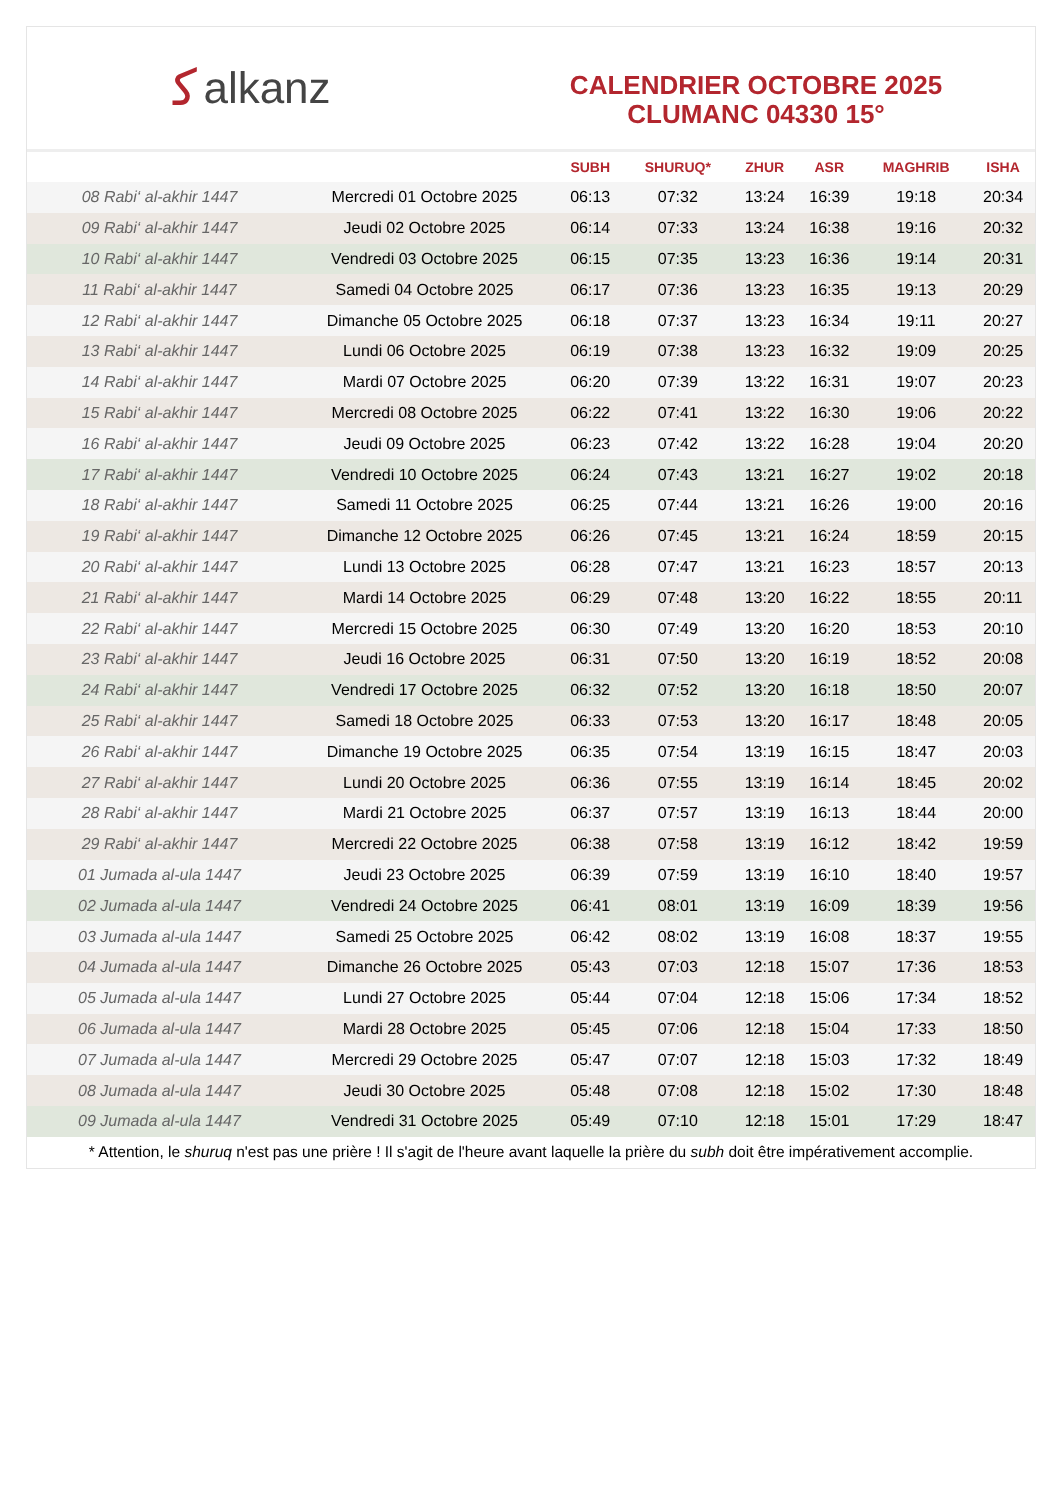ﻛalkanz
CALENDRIER OCTOBRE 2025
CLUMANC 04330 15°
| | | SUBH | SHURUQ* | ZHUR | ASR | MAGHRIB | ISHA |
| --- | --- | --- | --- | --- | --- | --- | --- |
| 08 Rabi‘ al-akhir 1447 | Mercredi 01 Octobre 2025 | 06:13 | 07:32 | 13:24 | 16:39 | 19:18 | 20:34 |
| 09 Rabi‘ al-akhir 1447 | Jeudi 02 Octobre 2025 | 06:14 | 07:33 | 13:24 | 16:38 | 19:16 | 20:32 |
| 10 Rabi‘ al-akhir 1447 | Vendredi 03 Octobre 2025 | 06:15 | 07:35 | 13:23 | 16:36 | 19:14 | 20:31 |
| 11 Rabi‘ al-akhir 1447 | Samedi 04 Octobre 2025 | 06:17 | 07:36 | 13:23 | 16:35 | 19:13 | 20:29 |
| 12 Rabi‘ al-akhir 1447 | Dimanche 05 Octobre 2025 | 06:18 | 07:37 | 13:23 | 16:34 | 19:11 | 20:27 |
| 13 Rabi‘ al-akhir 1447 | Lundi 06 Octobre 2025 | 06:19 | 07:38 | 13:23 | 16:32 | 19:09 | 20:25 |
| 14 Rabi‘ al-akhir 1447 | Mardi 07 Octobre 2025 | 06:20 | 07:39 | 13:22 | 16:31 | 19:07 | 20:23 |
| 15 Rabi‘ al-akhir 1447 | Mercredi 08 Octobre 2025 | 06:22 | 07:41 | 13:22 | 16:30 | 19:06 | 20:22 |
| 16 Rabi‘ al-akhir 1447 | Jeudi 09 Octobre 2025 | 06:23 | 07:42 | 13:22 | 16:28 | 19:04 | 20:20 |
| 17 Rabi‘ al-akhir 1447 | Vendredi 10 Octobre 2025 | 06:24 | 07:43 | 13:21 | 16:27 | 19:02 | 20:18 |
| 18 Rabi‘ al-akhir 1447 | Samedi 11 Octobre 2025 | 06:25 | 07:44 | 13:21 | 16:26 | 19:00 | 20:16 |
| 19 Rabi‘ al-akhir 1447 | Dimanche 12 Octobre 2025 | 06:26 | 07:45 | 13:21 | 16:24 | 18:59 | 20:15 |
| 20 Rabi‘ al-akhir 1447 | Lundi 13 Octobre 2025 | 06:28 | 07:47 | 13:21 | 16:23 | 18:57 | 20:13 |
| 21 Rabi‘ al-akhir 1447 | Mardi 14 Octobre 2025 | 06:29 | 07:48 | 13:20 | 16:22 | 18:55 | 20:11 |
| 22 Rabi‘ al-akhir 1447 | Mercredi 15 Octobre 2025 | 06:30 | 07:49 | 13:20 | 16:20 | 18:53 | 20:10 |
| 23 Rabi‘ al-akhir 1447 | Jeudi 16 Octobre 2025 | 06:31 | 07:50 | 13:20 | 16:19 | 18:52 | 20:08 |
| 24 Rabi‘ al-akhir 1447 | Vendredi 17 Octobre 2025 | 06:32 | 07:52 | 13:20 | 16:18 | 18:50 | 20:07 |
| 25 Rabi‘ al-akhir 1447 | Samedi 18 Octobre 2025 | 06:33 | 07:53 | 13:20 | 16:17 | 18:48 | 20:05 |
| 26 Rabi‘ al-akhir 1447 | Dimanche 19 Octobre 2025 | 06:35 | 07:54 | 13:19 | 16:15 | 18:47 | 20:03 |
| 27 Rabi‘ al-akhir 1447 | Lundi 20 Octobre 2025 | 06:36 | 07:55 | 13:19 | 16:14 | 18:45 | 20:02 |
| 28 Rabi‘ al-akhir 1447 | Mardi 21 Octobre 2025 | 06:37 | 07:57 | 13:19 | 16:13 | 18:44 | 20:00 |
| 29 Rabi‘ al-akhir 1447 | Mercredi 22 Octobre 2025 | 06:38 | 07:58 | 13:19 | 16:12 | 18:42 | 19:59 |
| 01 Jumada al-ula 1447 | Jeudi 23 Octobre 2025 | 06:39 | 07:59 | 13:19 | 16:10 | 18:40 | 19:57 |
| 02 Jumada al-ula 1447 | Vendredi 24 Octobre 2025 | 06:41 | 08:01 | 13:19 | 16:09 | 18:39 | 19:56 |
| 03 Jumada al-ula 1447 | Samedi 25 Octobre 2025 | 06:42 | 08:02 | 13:19 | 16:08 | 18:37 | 19:55 |
| 04 Jumada al-ula 1447 | Dimanche 26 Octobre 2025 | 05:43 | 07:03 | 12:18 | 15:07 | 17:36 | 18:53 |
| 05 Jumada al-ula 1447 | Lundi 27 Octobre 2025 | 05:44 | 07:04 | 12:18 | 15:06 | 17:34 | 18:52 |
| 06 Jumada al-ula 1447 | Mardi 28 Octobre 2025 | 05:45 | 07:06 | 12:18 | 15:04 | 17:33 | 18:50 |
| 07 Jumada al-ula 1447 | Mercredi 29 Octobre 2025 | 05:47 | 07:07 | 12:18 | 15:03 | 17:32 | 18:49 |
| 08 Jumada al-ula 1447 | Jeudi 30 Octobre 2025 | 05:48 | 07:08 | 12:18 | 15:02 | 17:30 | 18:48 |
| 09 Jumada al-ula 1447 | Vendredi 31 Octobre 2025 | 05:49 | 07:10 | 12:18 | 15:01 | 17:29 | 18:47 |
* Attention, le shuruq n'est pas une prière ! Il s'agit de l'heure avant laquelle la prière du subh doit être impérativement accomplie.